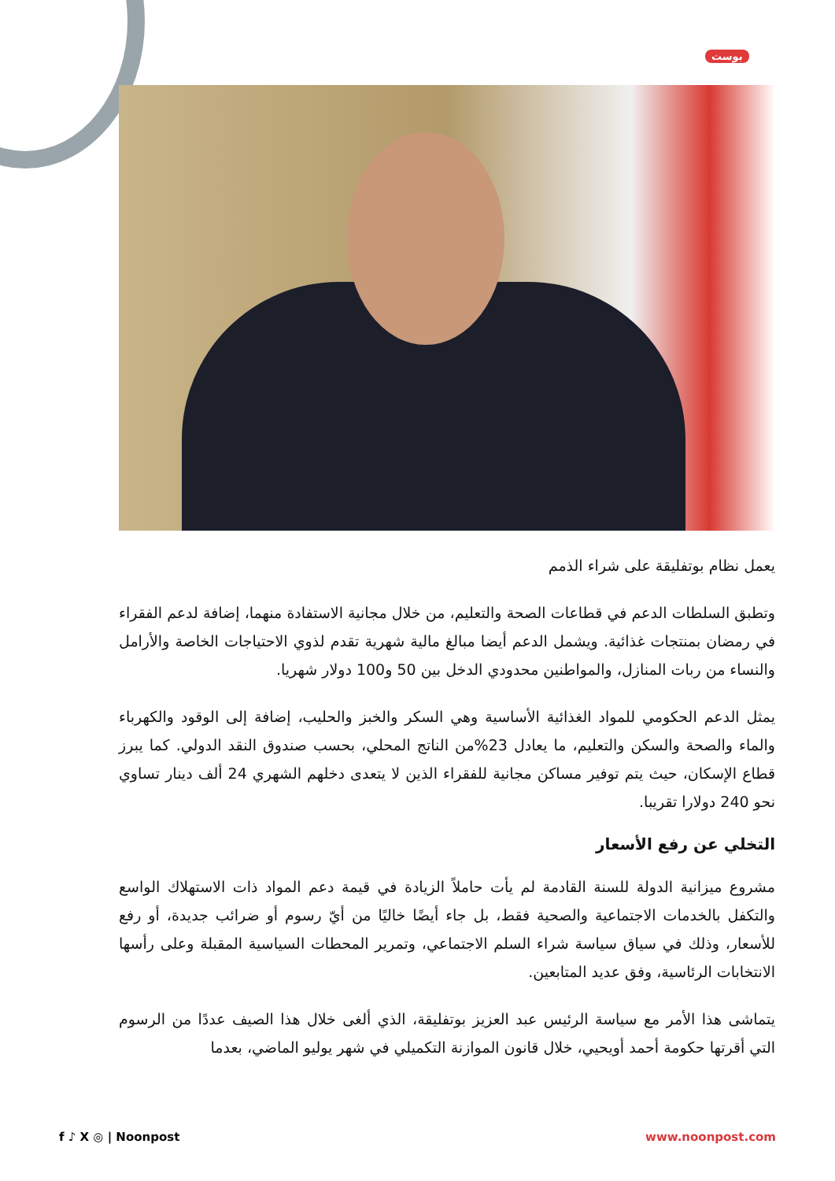بوست
يعمل نظام بوتفليقة على شراء الذمم
وتطبق السلطات الدعم في قطاعات الصحة والتعليم، من خلال مجانية الاستفادة منهما، إضافة لدعم الفقراء في رمضان بمنتجات غذائية. ويشمل الدعم أيضا مبالغ مالية شهرية تقدم لذوي الاحتياجات الخاصة والأرامل والنساء من ربات المنازل، والمواطنين محدودي الدخل بين 50 و100 دولار شهريا.
يمثل الدعم الحكومي للمواد الغذائية الأساسية وهي السكر والخبز والحليب، إضافة إلى الوقود والكهرباء والماء والصحة والسكن والتعليم، ما يعادل 23%من الناتج المحلي، بحسب صندوق النقد الدولي. كما يبرز قطاع الإسكان، حيث يتم توفير مساكن مجانية للفقراء الذين لا يتعدى دخلهم الشهري 24 ألف دينار تساوي نحو 240 دولارا تقريبا.
التخلي عن رفع الأسعار
مشروع ميزانية الدولة للسنة القادمة لم يأت حاملاً الزيادة في قيمة دعم المواد ذات الاستهلاك الواسع والتكفل بالخدمات الاجتماعية والصحية فقط، بل جاء أيضًا خاليًا من أيّ رسوم أو ضرائب جديدة، أو رفع للأسعار، وذلك في سياق سياسة شراء السلم الاجتماعي، وتمرير المحطات السياسية المقبلة وعلى رأسها الانتخابات الرئاسية، وفق عديد المتابعين.
يتماشى هذا الأمر مع سياسة الرئيس عبد العزيز بوتفليقة، الذي ألغى خلال هذا الصيف عددًا من الرسوم التي أقرتها حكومة أحمد أويحيي، خلال قانون الموازنة التكميلي في شهر يوليو الماضي، بعدما
f ♪ X ◎ | Noonpost www.noonpost.com